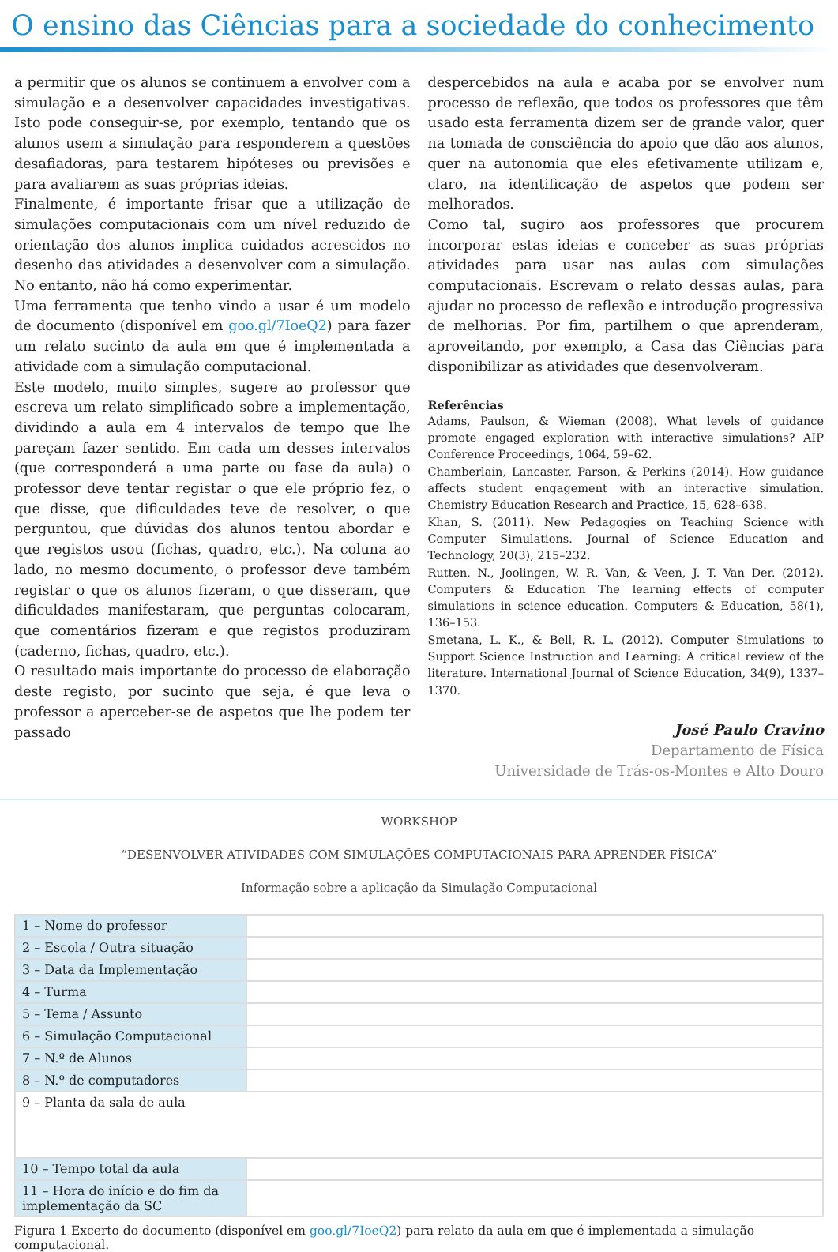O ensino das Ciências para a sociedade do conhecimento
a permitir que os alunos se continuem a envolver com a simulação e a desenvolver capacidades investigativas. Isto pode conseguir-se, por exemplo, tentando que os alunos usem a simulação para responderem a questões desafiadoras, para testarem hipóteses ou previsões e para avaliarem as suas próprias ideias.
Finalmente, é importante frisar que a utilização de simulações computacionais com um nível reduzido de orientação dos alunos implica cuidados acrescidos no desenho das atividades a desenvolver com a simulação. No entanto, não há como experimentar.
Uma ferramenta que tenho vindo a usar é um modelo de documento (disponível em goo.gl/7IoeQ2) para fazer um relato sucinto da aula em que é implementada a atividade com a simulação computacional.
Este modelo, muito simples, sugere ao professor que escreva um relato simplificado sobre a implementação, dividindo a aula em 4 intervalos de tempo que lhe pareçam fazer sentido. Em cada um desses intervalos (que corresponderá a uma parte ou fase da aula) o professor deve tentar registar o que ele próprio fez, o que disse, que dificuldades teve de resolver, o que perguntou, que dúvidas dos alunos tentou abordar e que registos usou (fichas, quadro, etc.). Na coluna ao lado, no mesmo documento, o professor deve também registar o que os alunos fizeram, o que disseram, que dificuldades manifestaram, que perguntas colocaram, que comentários fizeram e que registos produziram (caderno, fichas, quadro, etc.).
O resultado mais importante do processo de elaboração deste registo, por sucinto que seja, é que leva o professor a aperceber-se de aspetos que lhe podem ter passado
despercebidos na aula e acaba por se envolver num processo de reflexão, que todos os professores que têm usado esta ferramenta dizem ser de grande valor, quer na tomada de consciência do apoio que dão aos alunos, quer na autonomia que eles efetivamente utilizam e, claro, na identificação de aspetos que podem ser melhorados.
Como tal, sugiro aos professores que procurem incorporar estas ideias e conceber as suas próprias atividades para usar nas aulas com simulações computacionais. Escrevam o relato dessas aulas, para ajudar no processo de reflexão e introdução progressiva de melhorias. Por fim, partilhem o que aprenderam, aproveitando, por exemplo, a Casa das Ciências para disponibilizar as atividades que desenvolveram.
Referências
Adams, Paulson, & Wieman (2008). What levels of guidance promote engaged exploration with interactive simulations? AIP Conference Proceedings, 1064, 59–62.
Chamberlain, Lancaster, Parson, & Perkins (2014). How guidance affects student engagement with an interactive simulation. Chemistry Education Research and Practice, 15, 628–638.
Khan, S. (2011). New Pedagogies on Teaching Science with Computer Simulations. Journal of Science Education and Technology, 20(3), 215–232.
Rutten, N., Joolingen, W. R. Van, & Veen, J. T. Van Der. (2012). Computers & Education The learning effects of computer simulations in science education. Computers & Education, 58(1), 136–153.
Smetana, L. K., & Bell, R. L. (2012). Computer Simulations to Support Science Instruction and Learning: A critical review of the literature. International Journal of Science Education, 34(9), 1337–1370.
José Paulo Cravino
Departamento de Física
Universidade de Trás-os-Montes e Alto Douro
WORKSHOP
“DESENVOLVER ATIVIDADES COM SIMULAÇÕES COMPUTACIONAIS PARA APRENDER FÍSICA”
Informação sobre a aplicação da Simulação Computacional
| 1 – Nome do professor | |
| 2 – Escola / Outra situação | |
| 3 – Data da Implementação | |
| 4 – Turma | |
| 5 – Tema / Assunto | |
| 6 – Simulação Computacional | |
| 7 – N.º de Alunos | |
| 8 – N.º de computadores | |
| 9 – Planta da sala de aula | |
| 10 – Tempo total da aula | |
| 11 – Hora do início e do fim da implementação da SC | |
Figura 1 Excerto do documento (disponível em goo.gl/7IoeQ2) para relato da aula em que é implementada a simulação computacional.